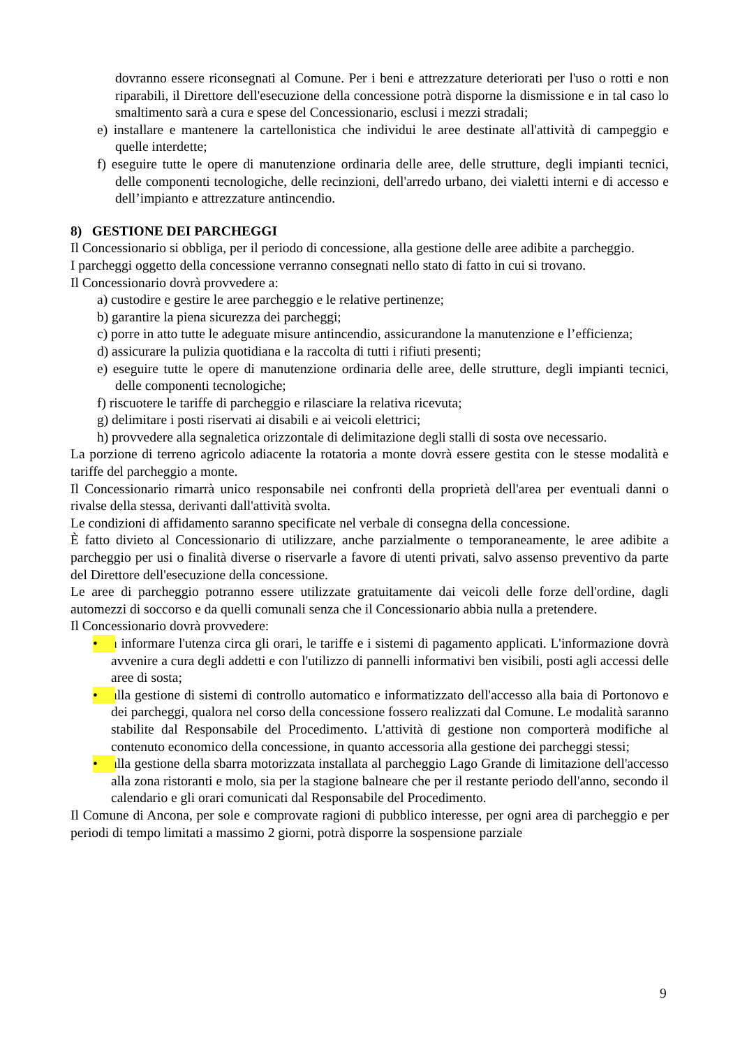dovranno essere riconsegnati al Comune. Per i beni e attrezzature deteriorati per l'uso o rotti e non riparabili, il Direttore dell'esecuzione della concessione potrà disporne la dismissione e in tal caso lo smaltimento sarà a cura e spese del Concessionario, esclusi i mezzi stradali;
e) installare e mantenere la cartellonistica che individui le aree destinate all'attività di campeggio e quelle interdette;
f) eseguire tutte le opere di manutenzione ordinaria delle aree, delle strutture, degli impianti tecnici, delle componenti tecnologiche, delle recinzioni, dell'arredo urbano, dei vialetti interni e di accesso e dell’impianto e attrezzature antincendio.
8) GESTIONE DEI PARCHEGGI
Il Concessionario si obbliga, per il periodo di concessione, alla gestione delle aree adibite a parcheggio.
I parcheggi oggetto della concessione verranno consegnati nello stato di fatto in cui si trovano.
Il Concessionario dovrà provvedere a:
a) custodire e gestire le aree parcheggio e le relative pertinenze;
b) garantire la piena sicurezza dei parcheggi;
c) porre in atto tutte le adeguate misure antincendio, assicurandone la manutenzione e l’efficienza;
d) assicurare la pulizia quotidiana e la raccolta di tutti i rifiuti presenti;
e) eseguire tutte le opere di manutenzione ordinaria delle aree, delle strutture, degli impianti tecnici, delle componenti tecnologiche;
f) riscuotere le tariffe di parcheggio e rilasciare la relativa ricevuta;
g) delimitare i posti riservati ai disabili e ai veicoli elettrici;
h) provvedere alla segnaletica orizzontale di delimitazione degli stalli di sosta ove necessario.
La porzione di terreno agricolo adiacente la rotatoria a monte dovrà essere gestita con le stesse modalità e tariffe del parcheggio a monte.
Il Concessionario rimarrà unico responsabile nei confronti della proprietà dell'area per eventuali danni o rivalse della stessa, derivanti dall'attività svolta.
Le condizioni di affidamento saranno specificate nel verbale di consegna della concessione.
È fatto divieto al Concessionario di utilizzare, anche parzialmente o temporaneamente, le aree adibite a parcheggio per usi o finalità diverse o riservarle a favore di utenti privati, salvo assenso preventivo da parte del Direttore dell'esecuzione della concessione.
Le aree di parcheggio potranno essere utilizzate gratuitamente dai veicoli delle forze dell'ordine, dagli automezzi di soccorso e da quelli comunali senza che il Concessionario abbia nulla a pretendere.
Il Concessionario dovrà provvedere:
• a informare l'utenza circa gli orari, le tariffe e i sistemi di pagamento applicati. L'informazione dovrà avvenire a cura degli addetti e con l'utilizzo di pannelli informativi ben visibili, posti agli accessi delle aree di sosta;
• alla gestione di sistemi di controllo automatico e informatizzato dell'accesso alla baia di Portonovo e dei parcheggi, qualora nel corso della concessione fossero realizzati dal Comune. Le modalità saranno stabilite dal Responsabile del Procedimento. L'attività di gestione non comporterà modifiche al contenuto economico della concessione, in quanto accessoria alla gestione dei parcheggi stessi;
• alla gestione della sbarra motorizzata installata al parcheggio Lago Grande di limitazione dell'accesso alla zona ristoranti e molo, sia per la stagione balneare che per il restante periodo dell'anno, secondo il calendario e gli orari comunicati dal Responsabile del Procedimento.
Il Comune di Ancona, per sole e comprovate ragioni di pubblico interesse, per ogni area di parcheggio e per periodi di tempo limitati a massimo 2 giorni, potrà disporre la sospensione parziale
9